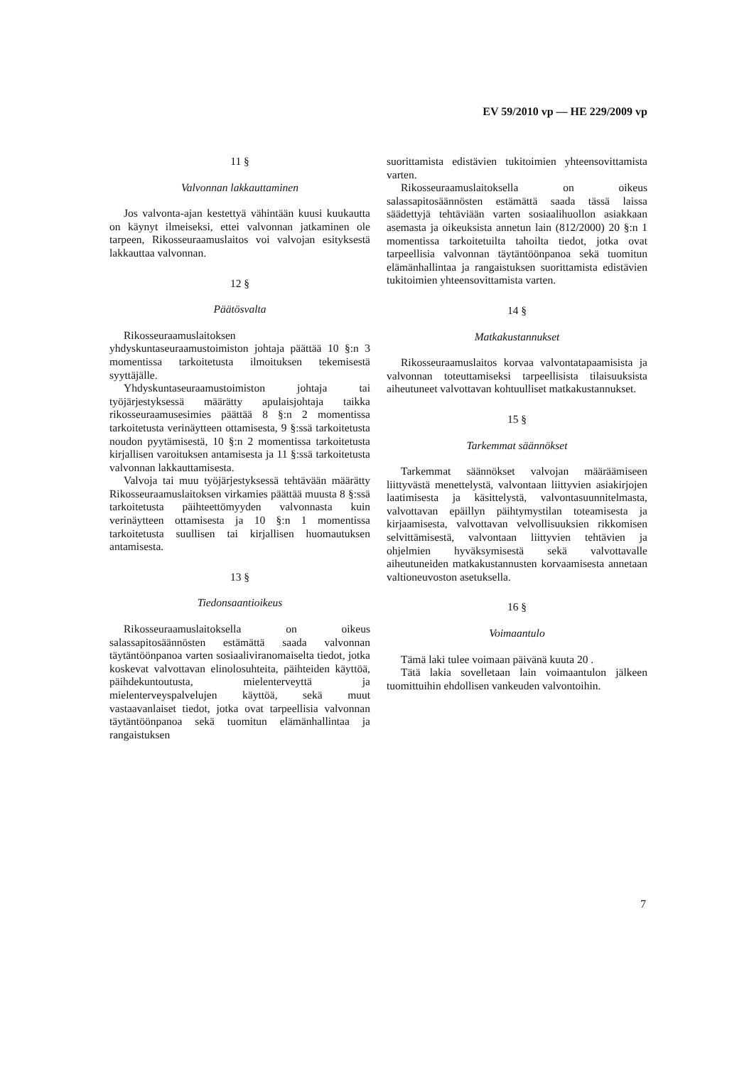EV 59/2010 vp — HE 229/2009 vp
11 §
Valvonnan lakkauttaminen
Jos valvonta-ajan kestettyä vähintään kuusi kuukautta on käynyt ilmeiseksi, ettei valvonnan jatkaminen ole tarpeen, Rikosseuraamuslaitos voi valvojan esityksestä lakkauttaa valvonnan.
12 §
Päätösvalta
Rikosseuraamuslaitoksen yhdyskuntaseuraamustoimiston johtaja päättää 10 §:n 3 momentissa tarkoitetusta ilmoituksen tekemisestä syyttäjälle.
Yhdyskuntaseuraamustoimiston johtaja tai työjärjestyksessä määrätty apulaisjohtaja taikka rikosseuraamusesimies päättää 8 §:n 2 momentissa tarkoitetusta verinäytteen ottamisesta, 9 §:ssä tarkoitetusta noudon pyytämisestä, 10 §:n 2 momentissa tarkoitetusta kirjallisen varoituksen antamisesta ja 11 §:ssä tarkoitetusta valvonnan lakkauttamisesta.
Valvoja tai muu työjärjestyksessä tehtävään määrätty Rikosseuraamuslaitoksen virkamies päättää muusta 8 §:ssä tarkoitetusta päihteettömyyden valvonnasta kuin verinäytteen ottamisesta ja 10 §:n 1 momentissa tarkoitetusta suullisen tai kirjallisen huomautuksen antamisesta.
13 §
Tiedonsaantioikeus
Rikosseuraamuslaitoksella on oikeus salassapitosäännösten estämättä saada valvonnan täytäntöönpanoa varten sosiaaliviranomaiselta tiedot, jotka koskevat valvottavan elinolosuhteita, päihteiden käyttöä, päihdekuntoutusta, mielenterveyttä ja mielenterveyspalvelujen käyttöä, sekä muut vastaavanlaiset tiedot, jotka ovat tarpeellisia valvonnan täytäntöönpanoa sekä tuomitun elämänhallintaa ja rangaistuksen
suorittamista edistävien tukitoimien yhteensovittamista varten.
Rikosseuraamuslaitoksella on oikeus salassapitosäännösten estämättä saada tässä laissa säädettyjä tehtäviään varten sosiaalihuollon asiakkaan asemasta ja oikeuksista annetun lain (812/2000) 20 §:n 1 momentissa tarkoitetuilta tahoilta tiedot, jotka ovat tarpeellisia valvonnan täytäntöönpanoa sekä tuomitun elämänhallintaa ja rangaistuksen suorittamista edistävien tukitoimien yhteensovittamista varten.
14 §
Matkakustannukset
Rikosseuraamuslaitos korvaa valvontatapaamisista ja valvonnan toteuttamiseksi tarpeellisista tilaisuuksista aiheutuneet valvottavan kohtuulliset matkakustannukset.
15 §
Tarkemmat säännökset
Tarkemmat säännökset valvojan määräämiseen liittyvästä menettelystä, valvontaan liittyvien asiakirjojen laatimisesta ja käsittelystä, valvontasuunnitelmasta, valvottavan epäillyn päihtymystilan toteamisesta ja kirjaamisesta, valvottavan velvollisuuksien rikkomisen selvittämisestä, valvontaan liittyvien tehtävien ja ohjelmien hyväksymisestä sekä valvottavalle aiheutuneiden matkakustannusten korvaamisesta annetaan valtioneuvoston asetuksella.
16 §
Voimaantulo
Tämä laki tulee voimaan päivänä kuuta 20 .
Tätä lakia sovelletaan lain voimaantulon jälkeen tuomittuihin ehdollisen vankeuden valvontoihin.
7